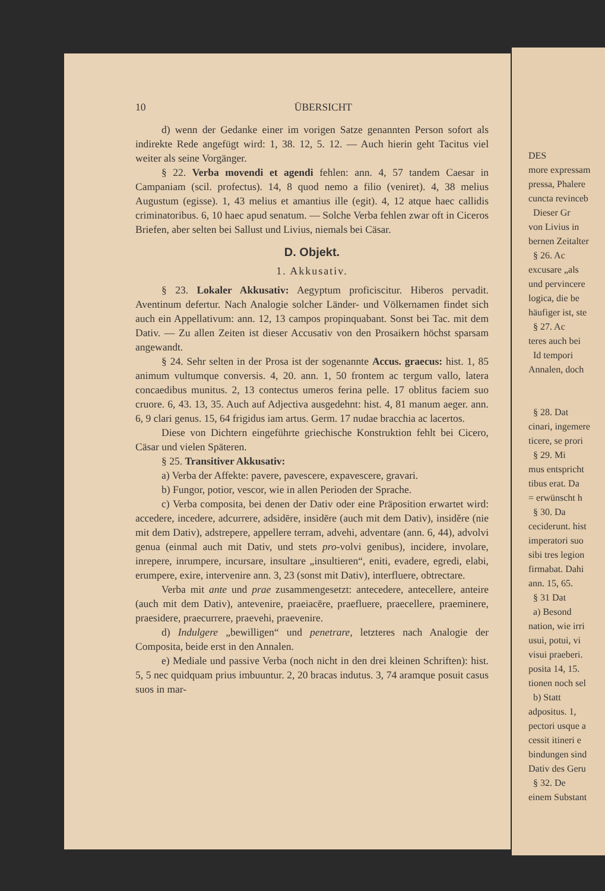DES
more expressam
pressa, Phalere
cuncta revinceb
Dieser Gr
von Livius in
bernen Zeitalter
§ 26. Ac
excusare „als
und pervincere
logica, die be
häufiger ist, ste
§ 27. Ac
teres auch bei
Id tempori
Annalen, doch
§ 28. Dat
cinari, ingemere
ticere, se prori
§ 29. Mi
mus entspricht
tibus erat. Da
= erwünscht h
§ 30. Da
ceciderunt. hist
imperatori suo
sibi tres legion
firmabat. Dahi
ann. 15, 65.
§ 31 Dat
a) Besond
nation, wie irri
usui, potui, vi
visui praeberi.
posita 14, 15.
tionen noch sel
b) Statt
adpositus. 1,
pectori usque a
cessit itineri e
bindungen sind
Dativ des Geru
§ 32. De
einem Substant
10 ÜBERSICHT
d) wenn der Gedanke einer im vorigen Satze genannten Person sofort als indirekte Rede angefügt wird: 1, 38. 12, 5. 12. — Auch hierin geht Tacitus viel weiter als seine Vorgänger.
§ 22. Verba movendi et agendi fehlen: ann. 4, 57 tandem Caesar in Campaniam (scil. profectus). 14, 8 quod nemo a filio (veniret). 4, 38 melius Augustum (egisse). 1, 43 melius et amantius ille (egit). 4, 12 atque haec callidis criminatoribus. 6, 10 haec apud senatum. — Solche Verba fehlen zwar oft in Ciceros Briefen, aber selten bei Sallust und Livius, niemals bei Cäsar.
D. Objekt.
1. Akkusativ.
§ 23. Lokaler Akkusativ: Aegyptum proficiscitur. Hiberos pervadit. Aventinum defertur. Nach Analogie solcher Länder- und Völkernamen findet sich auch ein Appellativum: ann. 12, 13 campos propinquabant. Sonst bei Tac. mit dem Dativ. — Zu allen Zeiten ist dieser Accusativ von den Prosaikern höchst sparsam angewandt.
§ 24. Sehr selten in der Prosa ist der sogenannte Accus. graecus: hist. 1, 85 animum vultumque conversis. 4, 20. ann. 1, 50 frontem ac tergum vallo, latera concaedibus munitus. 2, 13 contectus umeros ferina pelle. 17 oblitus faciem suo cruore. 6, 43. 13, 35. Auch auf Adjectiva ausgedehnt: hist. 4, 81 manum aeger. ann. 6, 9 clari genus. 15, 64 frigidus iam artus. Germ. 17 nudae bracchia ac lacertos.
Diese von Dichtern eingeführte griechische Konstruktion fehlt bei Cicero, Cäsar und vielen Späteren.
§ 25. Transitiver Akkusativ:
a) Verba der Affekte: pavere, pavescere, expavescere, gravari.
b) Fungor, potior, vescor, wie in allen Perioden der Sprache.
c) Verba composita, bei denen der Dativ oder eine Präposition erwartet wird: accedere, incedere, adcurrere, adsidēre, insidēre (auch mit dem Dativ), insidĕre (nie mit dem Dativ), adstrepere, appellere terram, advehi, adventare (ann. 6, 44), advolvi genua (einmal auch mit Dativ, und stets pro-volvi genibus), incidere, involare, inrepere, inrumpere, incursare, insultare „insultieren“, eniti, evadere, egredi, elabi, erumpere, exire, intervenire ann. 3, 23 (sonst mit Dativ), interfluere, obtrectare.
Verba mit ante und prae zusammengesetzt: antecedere, antecellere, anteire (auch mit dem Dativ), antevenire, praeiacēre, praefluere, praecellere, praeminere, praesidere, praecurrere, praevehi, praevenire.
d) Indulgere „bewilligen“ und penetrare, letzteres nach Analogie der Composita, beide erst in den Annalen.
e) Mediale und passive Verba (noch nicht in den drei kleinen Schriften): hist. 5, 5 nec quidquam prius imbuuntur. 2, 20 bracas indutus. 3, 74 aramque posuit casus suos in mar-